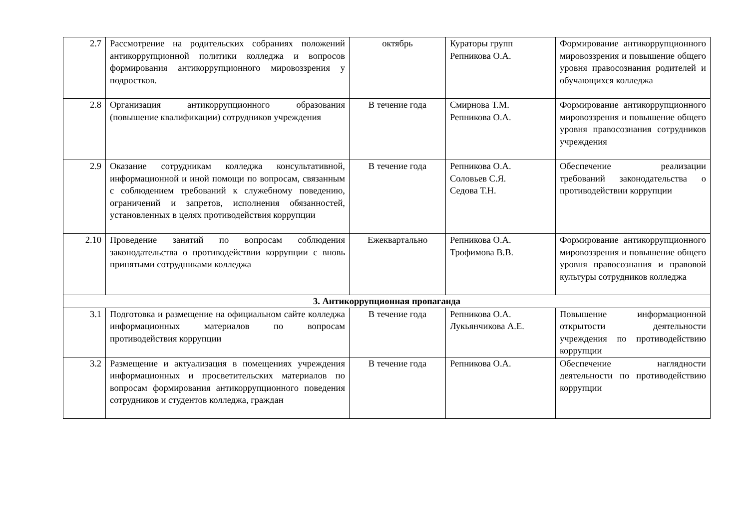| 2.7 | Рассмотрение на родительских собраниях положений антикоррупционной политики колледжа и вопросов формирования антикоррупционного мировоззрения у подростков. | октябрь | Кураторы групп Репникова О.А. | Формирование антикоррупционного мировоззрения и повышение общего уровня правосознания родителей и обучающихся колледжа |
| 2.8 | Организация антикоррупционного образования (повышение квалификации) сотрудников учреждения | В течение года | Смирнова Т.М. Репникова О.А. | Формирование антикоррупционного мировоззрения и повышение общего уровня правосознания сотрудников учреждения |
| 2.9 | Оказание сотрудникам колледжа консультативной, информационной и иной помощи по вопросам, связанным с соблюдением требований к служебному поведению, ограничений и запретов, исполнения обязанностей, установленных в целях противодействия коррупции | В течение года | Репникова О.А. Соловьев С.Я. Седова Т.Н. | Обеспечение реализации требований законодательства о противодействии коррупции |
| 2.10 | Проведение занятий по вопросам соблюдения законодательства о противодействии коррупции с вновь принятыми сотрудниками колледжа | Ежеквартально | Репникова О.А. Трофимова В.В. | Формирование антикоррупционного мировоззрения и повышение общего уровня правосознания и правовой культуры сотрудников колледжа |
| 3. Антикоррупционная пропаганда | | | | |
| 3.1 | Подготовка и размещение на официальном сайте колледжа информационных материалов по вопросам противодействия коррупции | В течение года | Репникова О.А. Лукьянчикова А.Е. | Повышение информационной открытости деятельности учреждения по противодействию коррупции |
| 3.2 | Размещение и актуализация в помещениях учреждения информационных и просветительских материалов по вопросам формирования антикоррупционного поведения сотрудников и студентов колледжа, граждан | В течение года | Репникова О.А. | Обеспечение наглядности деятельности по противодействию коррупции |